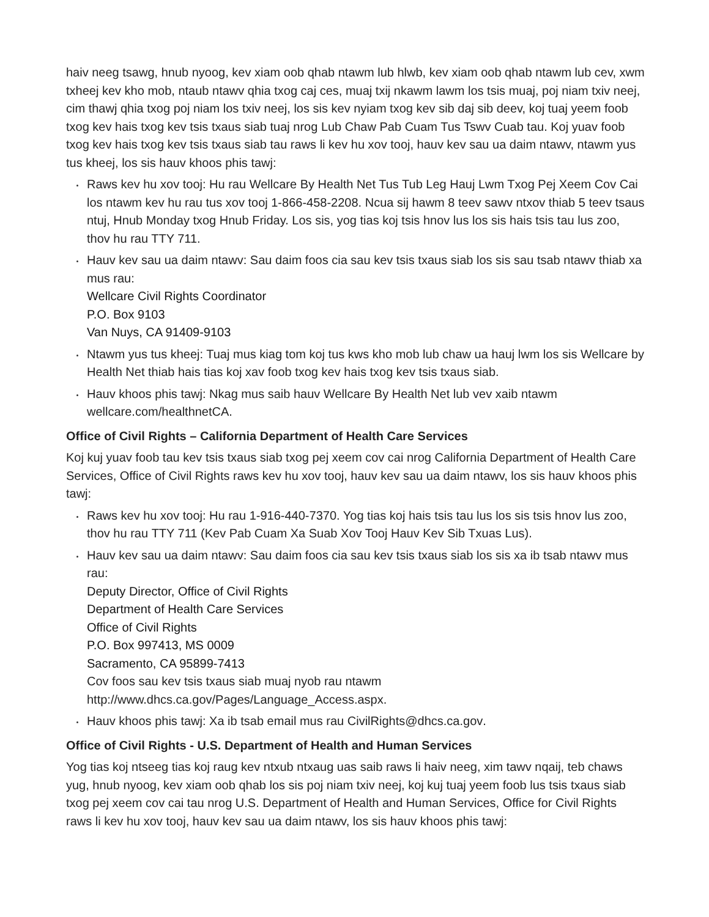haiv neeg tsawg, hnub nyoog, kev xiam oob qhab ntawm lub hlwb, kev xiam oob qhab ntawm lub cev, xwm txheej kev kho mob, ntaub ntawv qhia txog caj ces, muaj txij nkawm lawm los tsis muaj, poj niam txiv neej, cim thawj qhia txog poj niam los txiv neej, los sis kev nyiam txog kev sib daj sib deev, koj tuaj yeem foob txog kev hais txog kev tsis txaus siab tuaj nrog Lub Chaw Pab Cuam Tus Tswv Cuab tau. Koj yuav foob txog kev hais txog kev tsis txaus siab tau raws li kev hu xov tooj, hauv kev sau ua daim ntawv, ntawm yus tus kheej, los sis hauv khoos phis tawj:
Raws kev hu xov tooj: Hu rau Wellcare By Health Net Tus Tub Leg Hauj Lwm Txog Pej Xeem Cov Cai los ntawm kev hu rau tus xov tooj 1-866-458-2208. Ncua sij hawm 8 teev sawv ntxov thiab 5 teev tsaus ntuj, Hnub Monday txog Hnub Friday. Los sis, yog tias koj tsis hnov lus los sis hais tsis tau lus zoo, thov hu rau TTY 711.
Hauv kev sau ua daim ntawv: Sau daim foos cia sau kev tsis txaus siab los sis sau tsab ntawv thiab xa mus rau:
Wellcare Civil Rights Coordinator
P.O. Box 9103
Van Nuys, CA 91409-9103
Ntawm yus tus kheej: Tuaj mus kiag tom koj tus kws kho mob lub chaw ua hauj lwm los sis Wellcare by Health Net thiab hais tias koj xav foob txog kev hais txog kev tsis txaus siab.
Hauv khoos phis tawj: Nkag mus saib hauv Wellcare By Health Net lub vev xaib ntawm wellcare.com/healthnetCA.
Office of Civil Rights – California Department of Health Care Services
Koj kuj yuav foob tau kev tsis txaus siab txog pej xeem cov cai nrog California Department of Health Care Services, Office of Civil Rights raws kev hu xov tooj, hauv kev sau ua daim ntawv, los sis hauv khoos phis tawj:
Raws kev hu xov tooj: Hu rau 1-916-440-7370. Yog tias koj hais tsis tau lus los sis tsis hnov lus zoo, thov hu rau TTY 711 (Kev Pab Cuam Xa Suab Xov Tooj Hauv Kev Sib Txuas Lus).
Hauv kev sau ua daim ntawv: Sau daim foos cia sau kev tsis txaus siab los sis xa ib tsab ntawv mus rau:
Deputy Director, Office of Civil Rights
Department of Health Care Services
Office of Civil Rights
P.O. Box 997413, MS 0009
Sacramento, CA 95899-7413
Cov foos sau kev tsis txaus siab muaj nyob rau ntawm
http://www.dhcs.ca.gov/Pages/Language_Access.aspx.
Hauv khoos phis tawj: Xa ib tsab email mus rau CivilRights@dhcs.ca.gov.
Office of Civil Rights - U.S. Department of Health and Human Services
Yog tias koj ntseeg tias koj raug kev ntxub ntxaug uas saib raws li haiv neeg, xim tawv nqaij, teb chaws yug, hnub nyoog, kev xiam oob qhab los sis poj niam txiv neej, koj kuj tuaj yeem foob lus tsis txaus siab txog pej xeem cov cai tau nrog U.S. Department of Health and Human Services, Office for Civil Rights raws li kev hu xov tooj, hauv kev sau ua daim ntawv, los sis hauv khoos phis tawj: